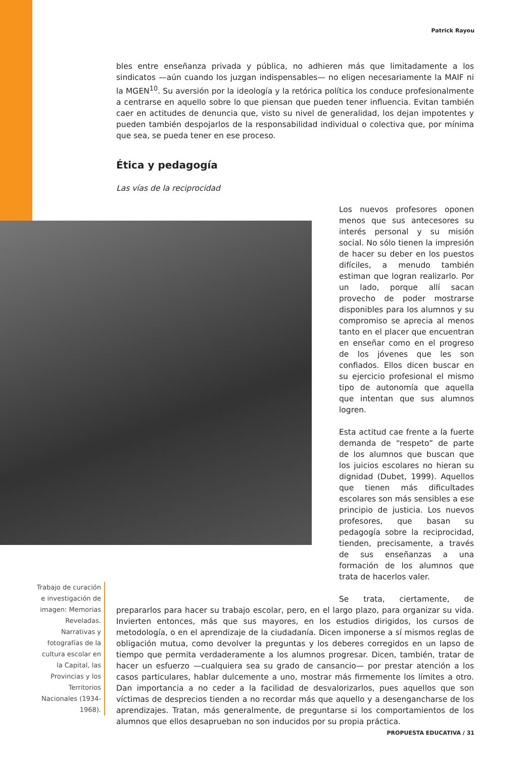Patrick Rayou
bles entre enseñanza privada y pública, no adhieren más que limitadamente a los sindicatos —aún cuando los juzgan indispensables— no eligen necesariamente la MAIF ni la MGEN<sup>10</sup>. Su aversión por la ideología y la retórica política los conduce profesionalmente a centrarse en aquello sobre lo que piensan que pueden tener influencia. Evitan también caer en actitudes de denuncia que, visto su nivel de generalidad, los dejan impotentes y pueden también despojarlos de la responsabilidad individual o colectiva que, por mínima que sea, se pueda tener en ese proceso.
Ética y pedagogía
Las vías de la reciprocidad
Los nuevos profesores oponen menos que sus antecesores su interés personal y su misión social. No sólo tienen la impresión de hacer su deber en los puestos difíciles, a menudo también estiman que logran realizarlo. Por un lado, porque allí sacan provecho de poder mostrarse disponibles para los alumnos y su compromiso se aprecia al menos tanto en el placer que encuentran en enseñar como en el progreso de los jóvenes que les son confiados. Ellos dicen buscar en su ejercicio profesional el mismo tipo de autonomía que aquella que intentan que sus alumnos logren.
Esta actitud cae frente a la fuerte demanda de “respeto” de parte de los alumnos que buscan que los juicios escolares no hieran su dignidad (Dubet, 1999). Aquellos que tienen más dificultades escolares son más sensibles a ese principio de justicia. Los nuevos profesores, que basan su pedagogía sobre la reciprocidad, tienden, precisamente, a través de sus enseñanzas a una formación de los alumnos que trata de hacerlos valer.
Se trata, ciertamente, de prepararlos para hacer su trabajo escolar, pero, en el largo plazo, para organizar su vida. Invierten entonces, más que sus mayores, en los estudios dirigidos, los cursos de metodología, o en el aprendizaje de la ciudadanía. Dicen imponerse a sí mismos reglas de obligación mutua, como devolver la preguntas y los deberes corregidos en un lapso de tiempo que permita verdaderamente a los alumnos progresar. Dicen, también, tratar de hacer un esfuerzo —cualquiera sea su grado de cansancio— por prestar atención a los casos particulares, hablar dulcemente a uno, mostrar más firmemente los límites a otro. Dan importancia a no ceder a la facilidad de desvalorizarlos, pues aquellos que son víctimas de desprecios tienden a no recordar más que aquello y a desengancharse de los aprendizajes. Tratan, más generalmente, de preguntarse si los comportamientos de los alumnos que ellos desaprueban no son inducidos por su propia práctica.
Trabajo de curación e investigación de imagen: Memorias Reveladas. Narrativas y fotografías de la cultura escolar en la Capital, las Provincias y los Territorios Nacionales (1934- 1968).
PROPUESTA EDUCATIVA / 31